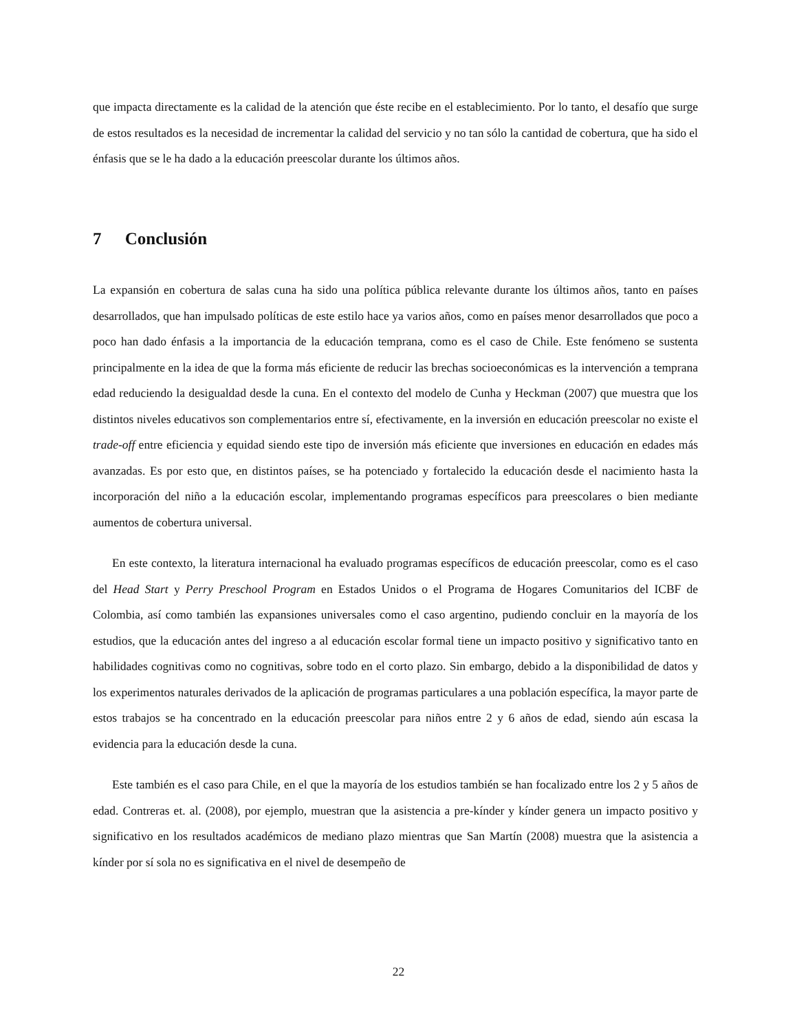que impacta directamente es la calidad de la atención que éste recibe en el establecimiento. Por lo tanto, el desafío que surge de estos resultados es la necesidad de incrementar la calidad del servicio y no tan sólo la cantidad de cobertura, que ha sido el énfasis que se le ha dado a la educación preescolar durante los últimos años.
7 Conclusión
La expansión en cobertura de salas cuna ha sido una política pública relevante durante los últimos años, tanto en países desarrollados, que han impulsado políticas de este estilo hace ya varios años, como en países menor desarrollados que poco a poco han dado énfasis a la importancia de la educación temprana, como es el caso de Chile. Este fenómeno se sustenta principalmente en la idea de que la forma más eficiente de reducir las brechas socioeconómicas es la intervención a temprana edad reduciendo la desigualdad desde la cuna. En el contexto del modelo de Cunha y Heckman (2007) que muestra que los distintos niveles educativos son complementarios entre sí, efectivamente, en la inversión en educación preescolar no existe el trade-off entre eficiencia y equidad siendo este tipo de inversión más eficiente que inversiones en educación en edades más avanzadas. Es por esto que, en distintos países, se ha potenciado y fortalecido la educación desde el nacimiento hasta la incorporación del niño a la educación escolar, implementando programas específicos para preescolares o bien mediante aumentos de cobertura universal.
En este contexto, la literatura internacional ha evaluado programas específicos de educación preescolar, como es el caso del Head Start y Perry Preschool Program en Estados Unidos o el Programa de Hogares Comunitarios del ICBF de Colombia, así como también las expansiones universales como el caso argentino, pudiendo concluir en la mayoría de los estudios, que la educación antes del ingreso a al educación escolar formal tiene un impacto positivo y significativo tanto en habilidades cognitivas como no cognitivas, sobre todo en el corto plazo. Sin embargo, debido a la disponibilidad de datos y los experimentos naturales derivados de la aplicación de programas particulares a una población específica, la mayor parte de estos trabajos se ha concentrado en la educación preescolar para niños entre 2 y 6 años de edad, siendo aún escasa la evidencia para la educación desde la cuna.
Este también es el caso para Chile, en el que la mayoría de los estudios también se han focalizado entre los 2 y 5 años de edad. Contreras et. al. (2008), por ejemplo, muestran que la asistencia a pre-kínder y kínder genera un impacto positivo y significativo en los resultados académicos de mediano plazo mientras que San Martín (2008) muestra que la asistencia a kínder por sí sola no es significativa en el nivel de desempeño de
22